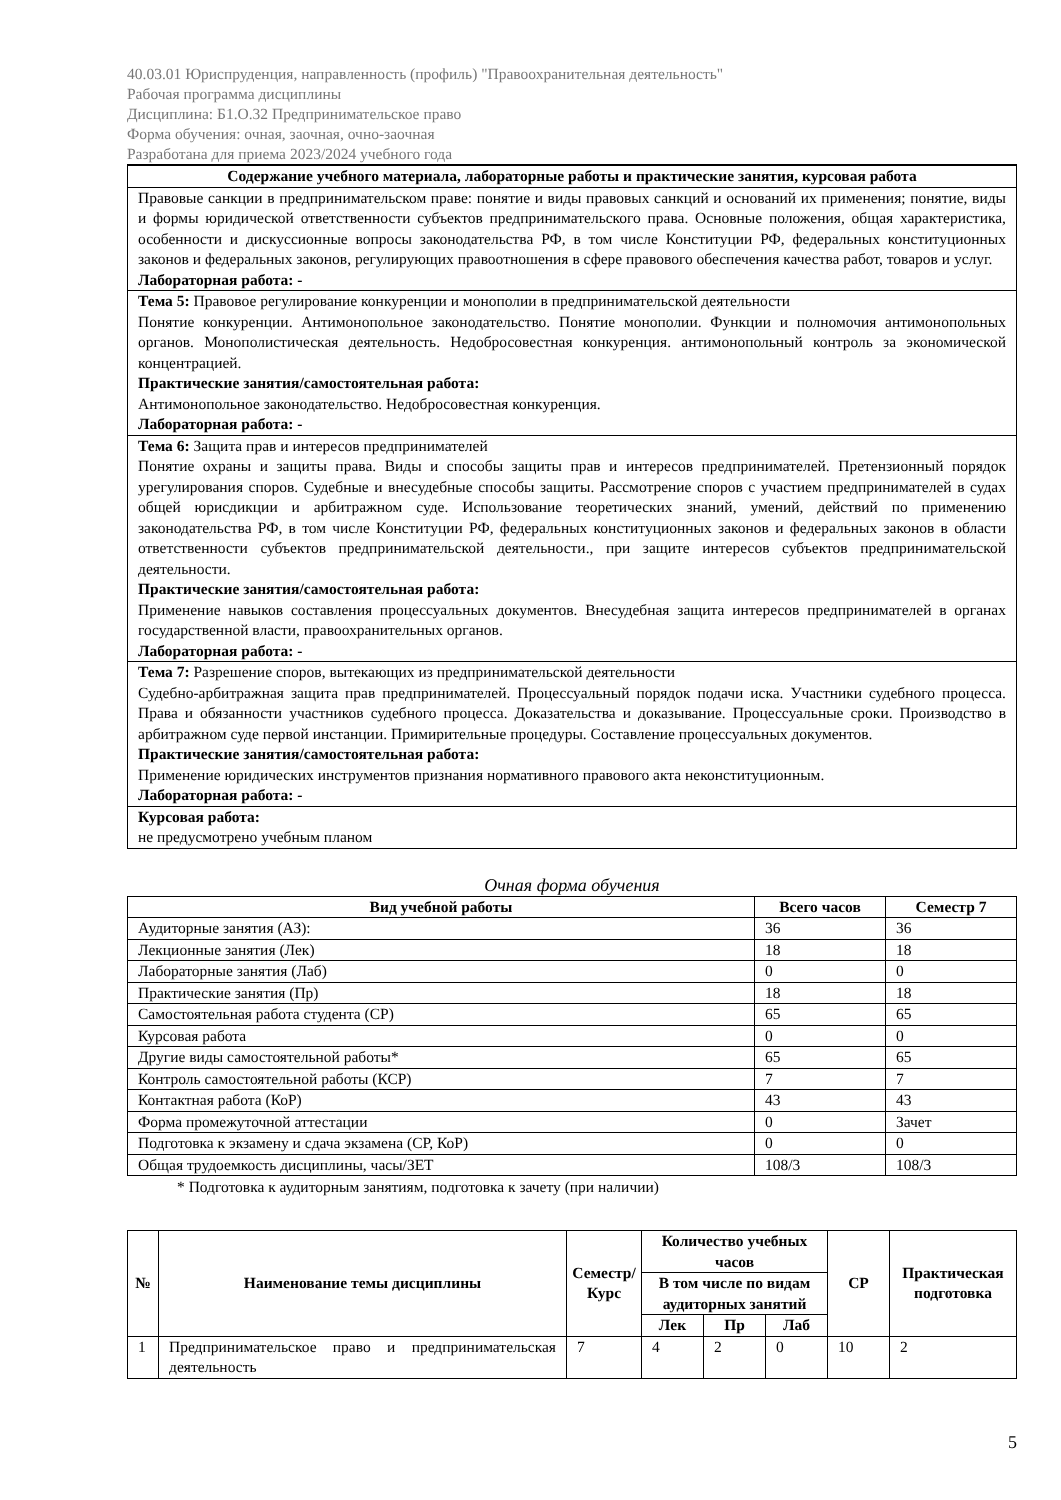40.03.01 Юриспруденция, направленность (профиль) "Правоохранительная деятельность"
Рабочая программа дисциплины
Дисциплина: Б1.О.32 Предпринимательское право
Форма обучения: очная, заочная, очно-заочная
Разработана для приема 2023/2024 учебного года
| Содержание учебного материала, лабораторные работы и практические занятия, курсовая работа |
| --- |
| Правовые санкции в предпринимательском праве: понятие и виды правовых санкций и оснований их применения; понятие, виды и формы юридической ответственности субъектов предпринимательского права. Основные положения, общая характеристика, особенности и дискуссионные вопросы законодательства РФ, в том числе Конституции РФ, федеральных конституционных законов и федеральных законов, регулирующих правоотношения в сфере правового обеспечения качества работ, товаров и услуг. Лабораторная работа: - |
| Тема 5: Правовое регулирование конкуренции и монополии в предпринимательской деятельности Понятие конкуренции. Антимонопольное законодательство. Понятие монополии. Функции и полномочия антимонопольных органов. Монополистическая деятельность. Недобросовестная конкуренция. антимонопольный контроль за экономической концентрацией. Практические занятия/самостоятельная работа: Антимонопольное законодательство. Недобросовестная конкуренция. Лабораторная работа: - |
| Тема 6: Защита прав и интересов предпринимателей Понятие охраны и защиты права. Виды и способы защиты прав и интересов предпринимателей. Претензионный порядок урегулирования споров. Судебные и внесудебные способы защиты. Рассмотрение споров с участием предпринимателей в судах общей юрисдикции и арбитражном суде. Использование теоретических знаний, умений, действий по применению законодательства РФ, в том числе Конституции РФ, федеральных конституционных законов и федеральных законов в области ответственности субъектов предпринимательской деятельности., при защите интересов субъектов предпринимательской деятельности. Практические занятия/самостоятельная работа: Применение навыков составления процессуальных документов. Внесудебная защита интересов предпринимателей в органах государственной власти, правоохранительных органов. Лабораторная работа: - |
| Тема 7: Разрешение споров, вытекающих из предпринимательской деятельности Судебно-арбитражная защита прав предпринимателей. Процессуальный порядок подачи иска. Участники судебного процесса. Права и обязанности участников судебного процесса. Доказательства и доказывание. Процессуальные сроки. Производство в арбитражном суде первой инстанции. Примирительные процедуры. Составление процессуальных документов. Практические занятия/самостоятельная работа: Применение юридических инструментов признания нормативного правового акта неконституционным. Лабораторная работа: - |
| Курсовая работа: не предусмотрено учебным планом |
Очная форма обучения
| Вид учебной работы | Всего часов | Семестр 7 |
| --- | --- | --- |
| Аудиторные занятия (АЗ): | 36 | 36 |
| Лекционные занятия (Лек) | 18 | 18 |
| Лабораторные занятия (Лаб) | 0 | 0 |
| Практические занятия (Пр) | 18 | 18 |
| Самостоятельная работа студента (СР) | 65 | 65 |
| Курсовая работа | 0 | 0 |
| Другие виды самостоятельной работы* | 65 | 65 |
| Контроль самостоятельной работы (КСР) | 7 | 7 |
| Контактная работа (КоР) | 43 | 43 |
| Форма промежуточной аттестации | 0 | Зачет |
| Подготовка к экзамену и сдача экзамена (СР, КоР) | 0 | 0 |
| Общая трудоемкость дисциплины, часы/ЗЕТ | 108/3 | 108/3 |
* Подготовка к аудиторным занятиям, подготовка к зачету (при наличии)
| № | Наименование темы дисциплины | Семестр/ Курс | Количество учебных часов | | | СР | Практическая подготовка |
| --- | --- | --- | --- | --- | --- | --- | --- |
| | | | В том числе по видам аудиторных занятий | | | | |
| | | | Лек | Пр | Лаб | | |
| 1 | Предпринимательское право и предпринимательская деятельность | 7 | 4 | 2 | 0 | 10 | 2 |
5